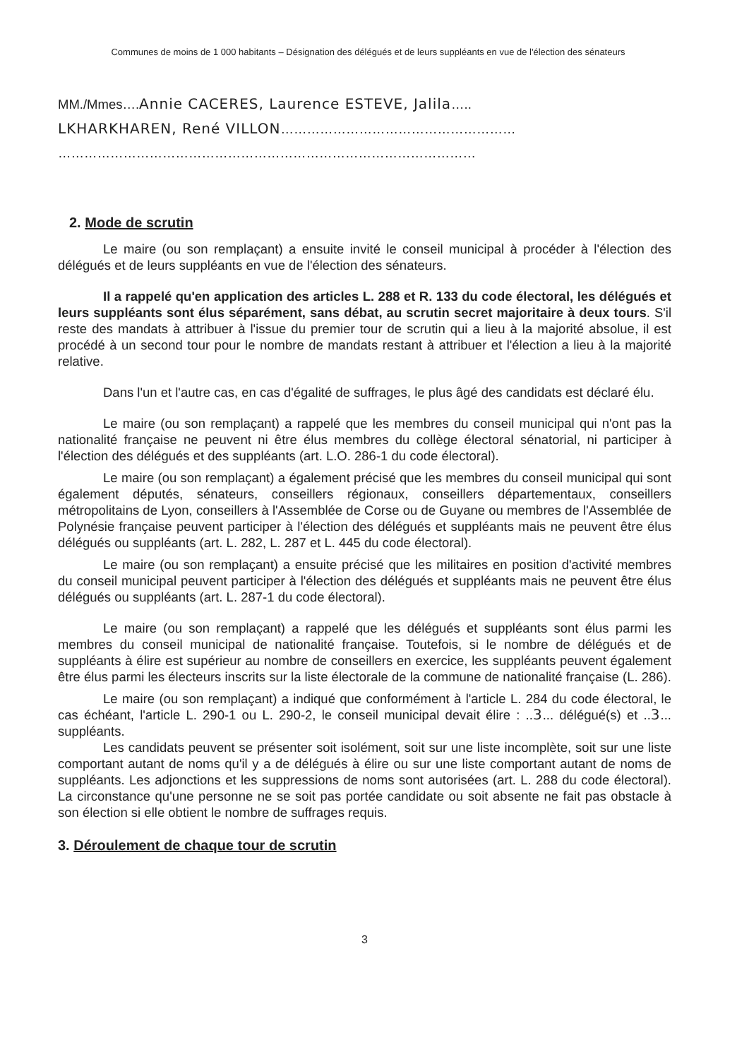Communes de moins de 1 000 habitants – Désignation des délégués et de leurs suppléants en vue de l'élection des sénateurs
MM./Mmes….Annie CACERES, Laurence ESTEVE, Jalila…..
LKHARKHAREN, René VILLON………………………………………………
……………………………………………………………………………………
2. Mode de scrutin
Le maire (ou son remplaçant) a ensuite invité le conseil municipal à procéder à l'élection des délégués et de leurs suppléants en vue de l'élection des sénateurs.
Il a rappelé qu'en application des articles L. 288 et R. 133 du code électoral, les délégués et leurs suppléants sont élus séparément, sans débat, au scrutin secret majoritaire à deux tours. S'il reste des mandats à attribuer à l'issue du premier tour de scrutin qui a lieu à la majorité absolue, il est procédé à un second tour pour le nombre de mandats restant à attribuer et l'élection a lieu à la majorité relative.
Dans l'un et l'autre cas, en cas d'égalité de suffrages, le plus âgé des candidats est déclaré élu.
Le maire (ou son remplaçant) a rappelé que les membres du conseil municipal qui n'ont pas la nationalité française ne peuvent ni être élus membres du collège électoral sénatorial, ni participer à l'élection des délégués et des suppléants (art. L.O. 286-1 du code électoral).
Le maire (ou son remplaçant) a également précisé que les membres du conseil municipal qui sont également députés, sénateurs, conseillers régionaux, conseillers départementaux, conseillers métropolitains de Lyon, conseillers à l'Assemblée de Corse ou de Guyane ou membres de l'Assemblée de Polynésie française peuvent participer à l'élection des délégués et suppléants mais ne peuvent être élus délégués ou suppléants (art. L. 282, L. 287 et L. 445 du code électoral).
Le maire (ou son remplaçant) a ensuite précisé que les militaires en position d'activité membres du conseil municipal peuvent participer à l'élection des délégués et suppléants mais ne peuvent être élus délégués ou suppléants (art. L. 287-1 du code électoral).
Le maire (ou son remplaçant) a rappelé que les délégués et suppléants sont élus parmi les membres du conseil municipal de nationalité française. Toutefois, si le nombre de délégués et de suppléants à élire est supérieur au nombre de conseillers en exercice, les suppléants peuvent également être élus parmi les électeurs inscrits sur la liste électorale de la commune de nationalité française (L. 286).
Le maire (ou son remplaçant) a indiqué que conformément à l'article L. 284 du code électoral, le cas échéant, l'article L. 290-1 ou L. 290-2, le conseil municipal devait élire : ..3... délégué(s) et ..3... suppléants.
Les candidats peuvent se présenter soit isolément, soit sur une liste incomplète, soit sur une liste comportant autant de noms qu'il y a de délégués à élire ou sur une liste comportant autant de noms de suppléants. Les adjonctions et les suppressions de noms sont autorisées (art. L. 288 du code électoral). La circonstance qu'une personne ne se soit pas portée candidate ou soit absente ne fait pas obstacle à son élection si elle obtient le nombre de suffrages requis.
3. Déroulement de chaque tour de scrutin
3